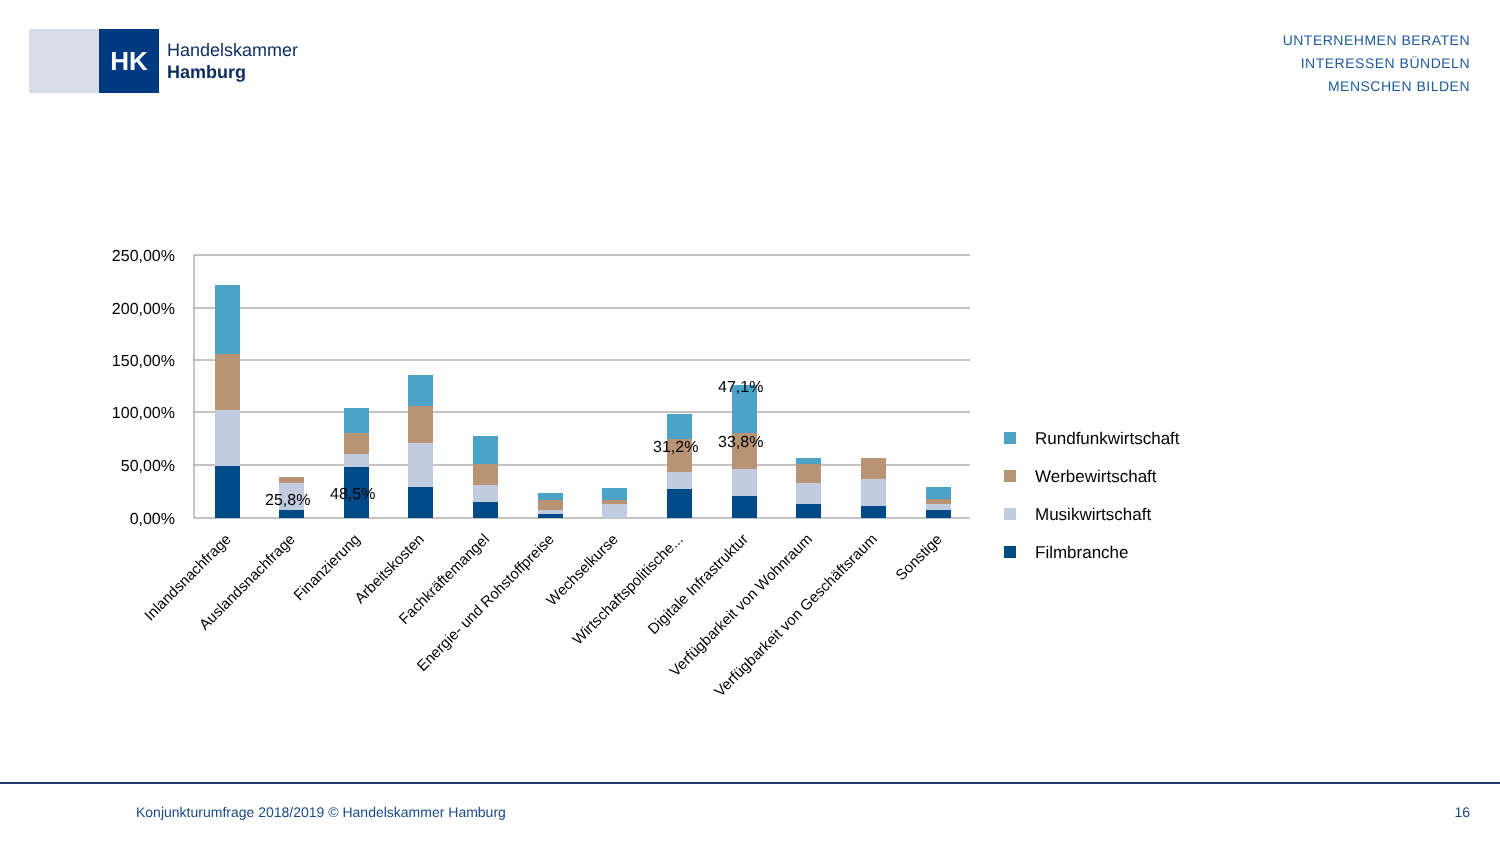HK
Handelskammer
Hamburg
UNTERNEHMEN BERATEN
INTERESSEN BÜNDELN
MENSCHEN BILDEN
250,00%
200,00%
150,00%
100,00%
50,00%
0,00%
25,8%
48,5%
31,2%
33,8%
47,1%
Inlandsnachfrage
Auslandsnachfrage
Finanzierung
Arbeitskosten
Fachkräftemangel
Energie- und Rohstoffpreise
Wechselkurse
Wirtschaftspolitische...
Digitale Infrastruktur
Verfügbarkeit von Wohnraum
Verfügbarkeit von Geschäftsraum
Sonstige
Rundfunkwirtschaft
Werbewirtschaft
Musikwirtschaft
Filmbranche
Konjunkturumfrage 2018/2019 © Handelskammer Hamburg 16